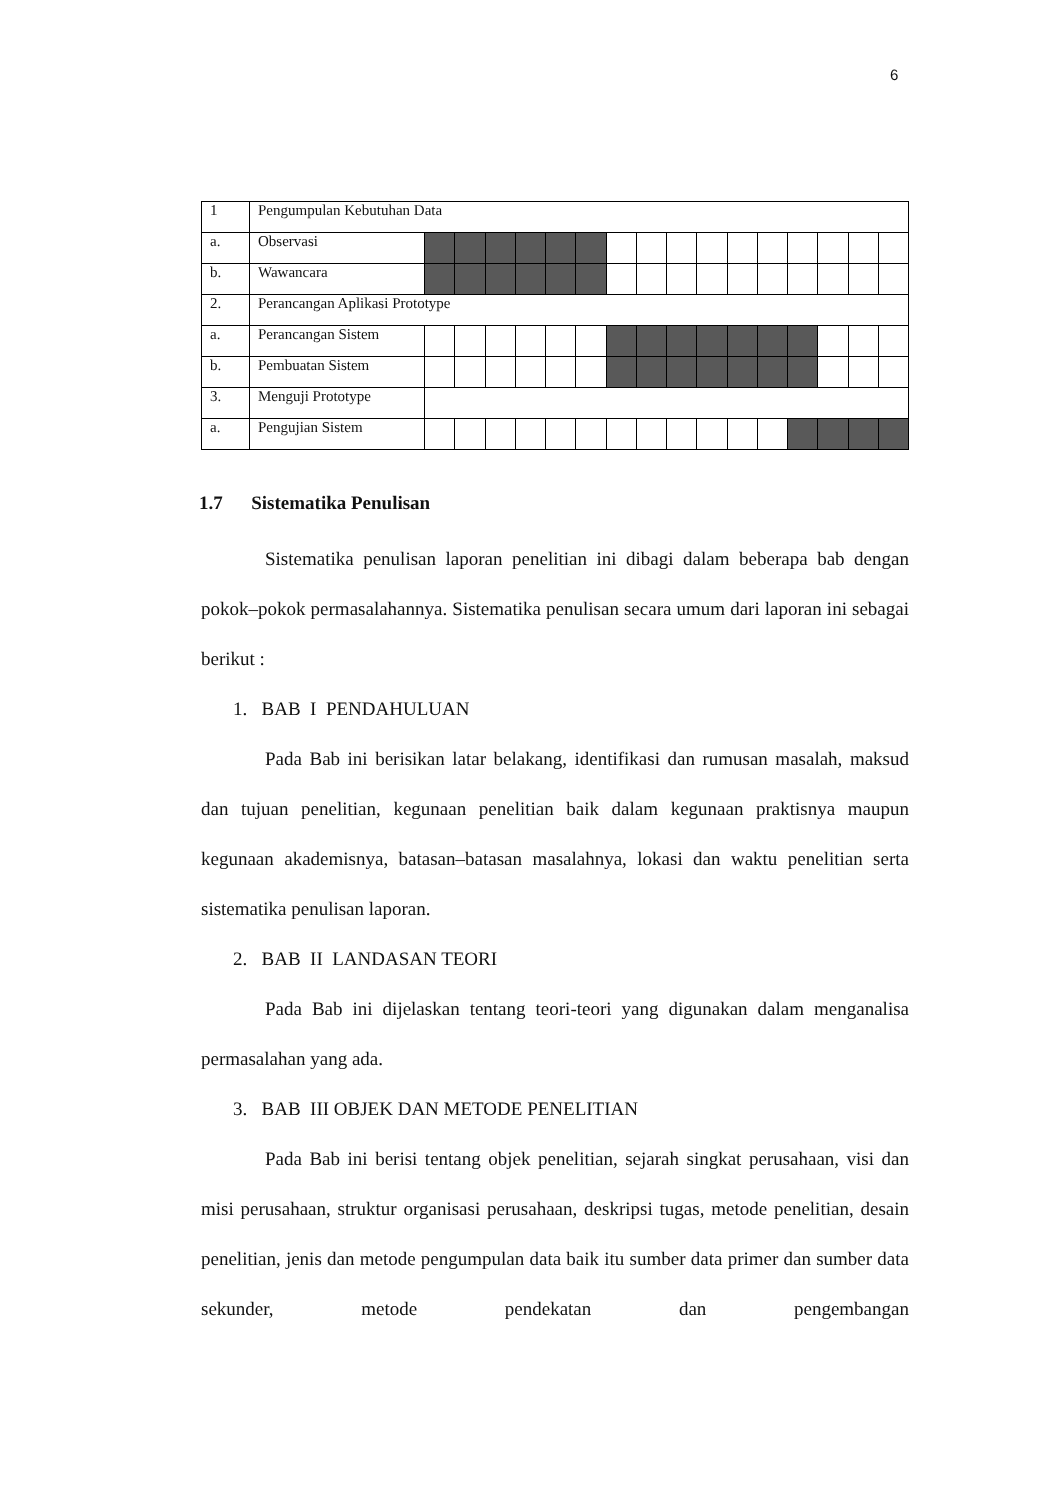6
| 1 | Pengumpulan Kebutuhan Data | | | | | | | | | | | | | | | | |
| a. | Observasi | | | | | | | | | | | | | | | | |
| b. | Wawancara | | | | | | | | | | | | | | | | |
| 2. | Perancangan Aplikasi Prototype | | | | | | | | | | | | | | | | |
| a. | Perancangan Sistem | | | | | | | | | | | | | | | | |
| b. | Pembuatan Sistem | | | | | | | | | | | | | | | | |
| 3. | Menguji Prototype | | | | | | | | | | | | | | | | |
| a. | Pengujian Sistem | | | | | | | | | | | | | | | | |
1.7 Sistematika Penulisan
Sistematika penulisan laporan penelitian ini dibagi dalam beberapa bab dengan pokok–pokok permasalahannya. Sistematika penulisan secara umum dari laporan ini sebagai berikut :
1. BAB I PENDAHULUAN
Pada Bab ini berisikan latar belakang, identifikasi dan rumusan masalah, maksud dan tujuan penelitian, kegunaan penelitian baik dalam kegunaan praktisnya maupun kegunaan akademisnya, batasan–batasan masalahnya, lokasi dan waktu penelitian serta sistematika penulisan laporan.
2. BAB II LANDASAN TEORI
Pada Bab ini dijelaskan tentang teori-teori yang digunakan dalam menganalisa permasalahan yang ada.
3. BAB III OBJEK DAN METODE PENELITIAN
Pada Bab ini berisi tentang objek penelitian, sejarah singkat perusahaan, visi dan misi perusahaan, struktur organisasi perusahaan, deskripsi tugas, metode penelitian, desain penelitian, jenis dan metode pengumpulan data baik itu sumber data primer dan sumber data sekunder, metode pendekatan dan pengembangan